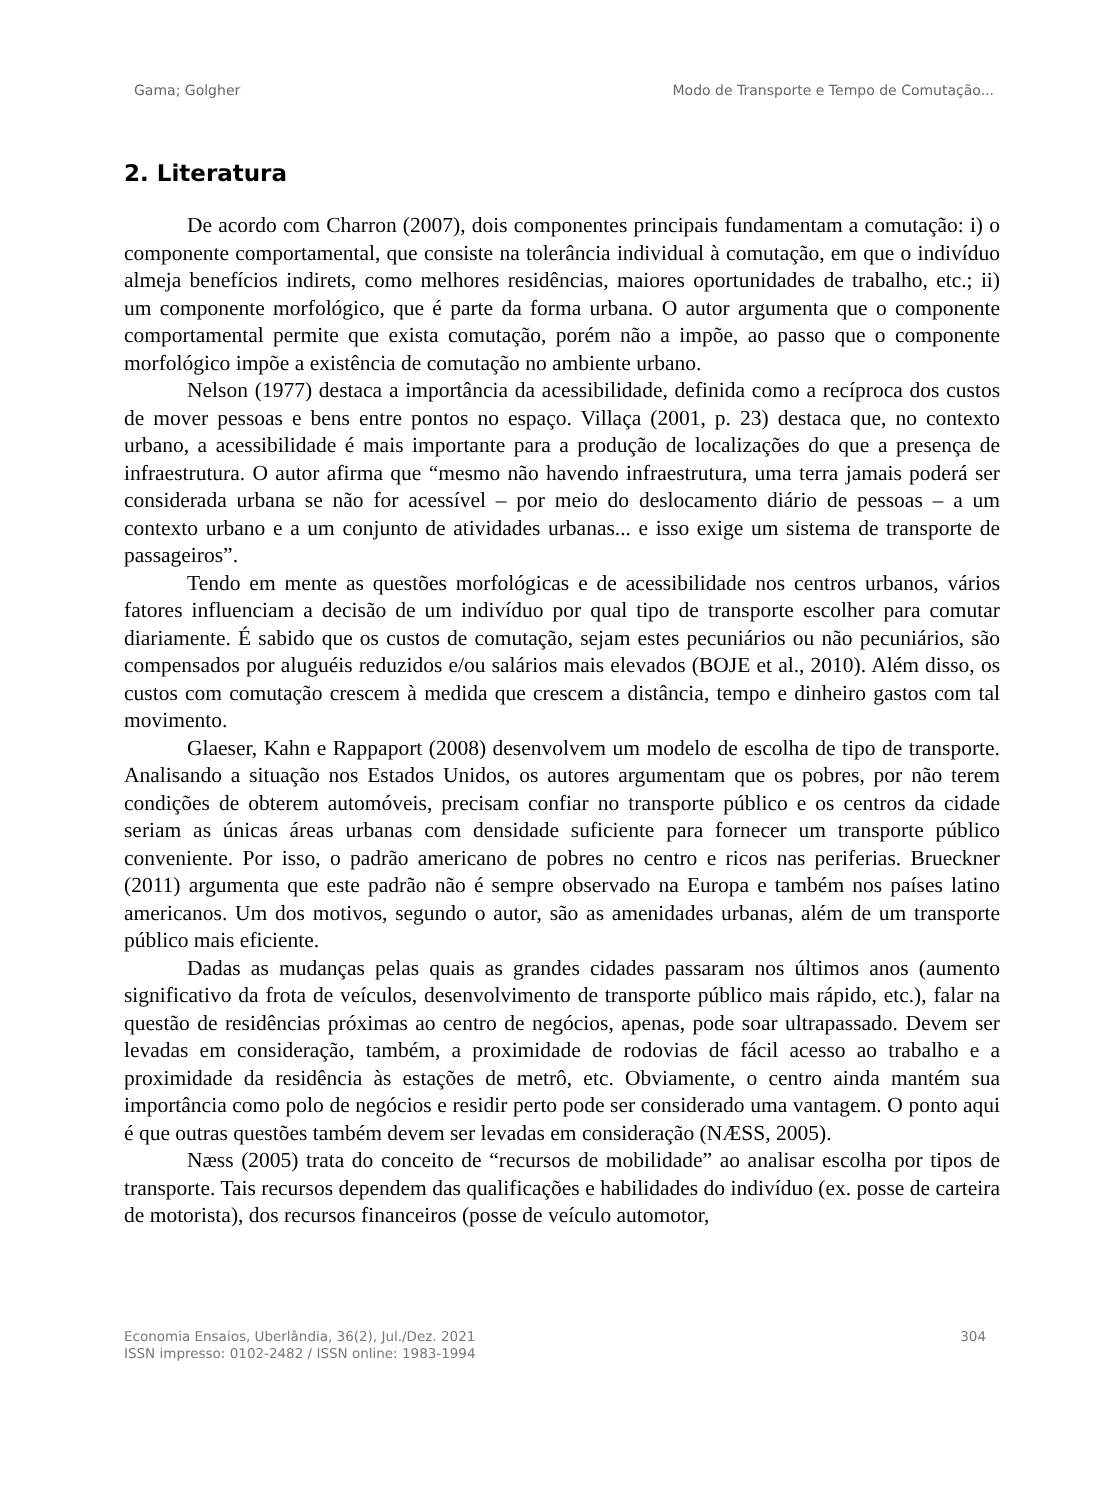Gama; Golgher Modo de Transporte e Tempo de Comutação...
2. Literatura
De acordo com Charron (2007), dois componentes principais fundamentam a comutação: i) o componente comportamental, que consiste na tolerância individual à comutação, em que o indivíduo almeja benefícios indirets, como melhores residências, maiores oportunidades de trabalho, etc.; ii) um componente morfológico, que é parte da forma urbana. O autor argumenta que o componente comportamental permite que exista comutação, porém não a impõe, ao passo que o componente morfológico impõe a existência de comutação no ambiente urbano.
Nelson (1977) destaca a importância da acessibilidade, definida como a recíproca dos custos de mover pessoas e bens entre pontos no espaço. Villaça (2001, p. 23) destaca que, no contexto urbano, a acessibilidade é mais importante para a produção de localizações do que a presença de infraestrutura. O autor afirma que “mesmo não havendo infraestrutura, uma terra jamais poderá ser considerada urbana se não for acessível – por meio do deslocamento diário de pessoas – a um contexto urbano e a um conjunto de atividades urbanas... e isso exige um sistema de transporte de passageiros”.
Tendo em mente as questões morfológicas e de acessibilidade nos centros urbanos, vários fatores influenciam a decisão de um indivíduo por qual tipo de transporte escolher para comutar diariamente. É sabido que os custos de comutação, sejam estes pecuniários ou não pecuniários, são compensados por aluguéis reduzidos e/ou salários mais elevados (BOJE et al., 2010). Além disso, os custos com comutação crescem à medida que crescem a distância, tempo e dinheiro gastos com tal movimento.
Glaeser, Kahn e Rappaport (2008) desenvolvem um modelo de escolha de tipo de transporte. Analisando a situação nos Estados Unidos, os autores argumentam que os pobres, por não terem condições de obterem automóveis, precisam confiar no transporte público e os centros da cidade seriam as únicas áreas urbanas com densidade suficiente para fornecer um transporte público conveniente. Por isso, o padrão americano de pobres no centro e ricos nas periferias. Brueckner (2011) argumenta que este padrão não é sempre observado na Europa e também nos países latino americanos. Um dos motivos, segundo o autor, são as amenidades urbanas, além de um transporte público mais eficiente.
Dadas as mudanças pelas quais as grandes cidades passaram nos últimos anos (aumento significativo da frota de veículos, desenvolvimento de transporte público mais rápido, etc.), falar na questão de residências próximas ao centro de negócios, apenas, pode soar ultrapassado. Devem ser levadas em consideração, também, a proximidade de rodovias de fácil acesso ao trabalho e a proximidade da residência às estações de metrô, etc. Obviamente, o centro ainda mantém sua importância como polo de negócios e residir perto pode ser considerado uma vantagem. O ponto aqui é que outras questões também devem ser levadas em consideração (NÆSS, 2005).
Næss (2005) trata do conceito de “recursos de mobilidade” ao analisar escolha por tipos de transporte. Tais recursos dependem das qualificações e habilidades do indivíduo (ex. posse de carteira de motorista), dos recursos financeiros (posse de veículo automotor,
Economia Ensaios, Uberlândia, 36(2), Jul./Dez. 2021
ISSN impresso: 0102-2482 / ISSN online: 1983-1994
304